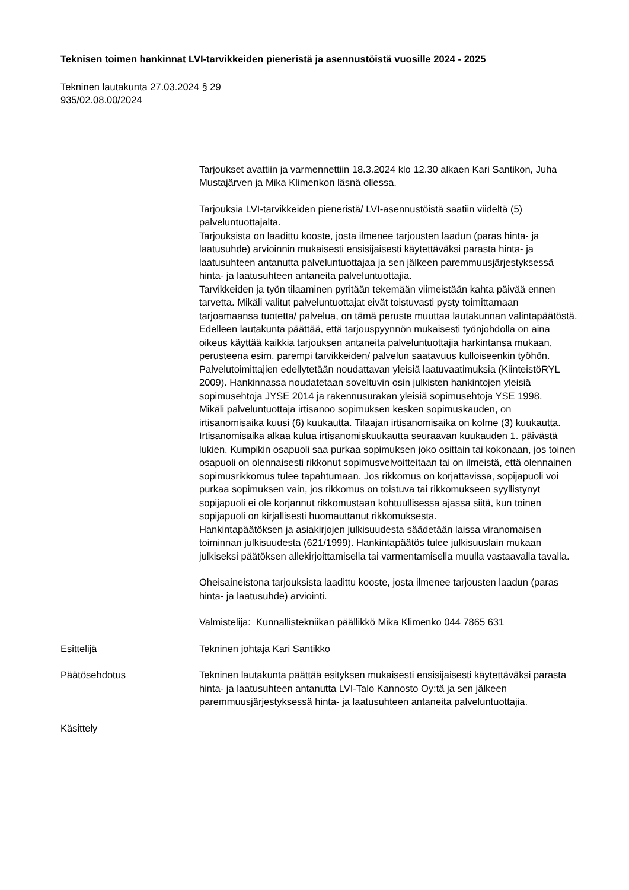Teknisen toimen hankinnat LVI-tarvikkeiden pieneristä ja asennustöistä vuosille 2024 - 2025
Tekninen lautakunta 27.03.2024 § 29
935/02.08.00/2024
Tarjoukset avattiin ja varmennettiin 18.3.2024 klo 12.30 alkaen Kari Santikon, Juha Mustajärven ja Mika Klimenkon läsnä ollessa.
Tarjouksia LVI-tarvikkeiden pieneristä/ LVI-asennustöistä saatiin viideltä (5) palveluntuottajalta.
Tarjouksista on laadittu kooste, josta ilmenee tarjousten laadun (paras hinta- ja laatusuhde) arvioinnin mukaisesti ensisijaisesti käytettäväksi parasta hinta- ja laatusuhteen antanutta palveluntuottajaa ja sen jälkeen paremmuusjärjestyksessä hinta- ja laatusuhteen antaneita palveluntuottajia.
Tarvikkeiden ja työn tilaaminen pyritään tekemään viimeistään kahta päivää ennen tarvetta. Mikäli valitut palveluntuottajat eivät toistuvasti pysty toimittamaan tarjoamaansa tuotetta/ palvelua, on tämä peruste muuttaa lautakunnan valintapäätöstä.
Edelleen lautakunta päättää, että tarjouspyynnön mukaisesti työnjohdolla on aina oikeus käyttää kaikkia tarjouksen antaneita palveluntuottajia harkintansa mukaan, perusteena esim. parempi tarvikkeiden/ palvelun saatavuus kulloiseenkin työhön.
Palvelutoimittajien edellytetään noudattavan yleisiä laatuvaatimuksia (KiinteistöRYL 2009). Hankinnassa noudatetaan soveltuvin osin julkisten hankintojen yleisiä sopimusehtoja JYSE 2014 ja rakennusurakan yleisiä sopimusehtoja YSE 1998.
Mikäli palveluntuottaja irtisanoo sopimuksen kesken sopimuskauden, on irtisanomisaika kuusi (6) kuukautta. Tilaajan irtisanomisaika on kolme (3) kuukautta. Irtisanomisaika alkaa kulua irtisanomiskuukautta seuraavan kuukauden 1. päivästä lukien. Kumpikin osapuoli saa purkaa sopimuksen joko osittain tai kokonaan, jos toinen osapuoli on olennaisesti rikkonut sopimusvelvoitteitaan tai on ilmeistä, että olennainen sopimusrikkomus tulee tapahtumaan. Jos rikkomus on korjattavissa, sopijapuoli voi purkaa sopimuksen vain, jos rikkomus on toistuva tai rikkomukseen syyllistynyt sopijapuoli ei ole korjannut rikkomustaan kohtuullisessa ajassa siitä, kun toinen sopijapuoli on kirjallisesti huomauttanut rikkomuksesta.
Hankintapäätöksen ja asiakirjojen julkisuudesta säädetään laissa viranomaisen toiminnan julkisuudesta (621/1999). Hankintapäätös tulee julkisuuslain mukaan julkiseksi päätöksen allekirjoittamisella tai varmentamisella muulla vastaavalla tavalla.
Oheisaineistona tarjouksista laadittu kooste, josta ilmenee tarjousten laadun (paras hinta- ja laatusuhde) arviointi.
Valmistelija: Kunnallistekniikan päällikkö Mika Klimenko 044 7865 631
Esittelijä Tekninen johtaja Kari Santikko
Päätösehdotus Tekninen lautakunta päättää esityksen mukaisesti ensisijaisesti käytettäväksi parasta hinta- ja laatusuhteen antanutta LVI-Talo Kannosto Oy:tä ja sen jälkeen paremmuusjärjestyksessä hinta- ja laatusuhteen antaneita palveluntuottajia.
Käsittely